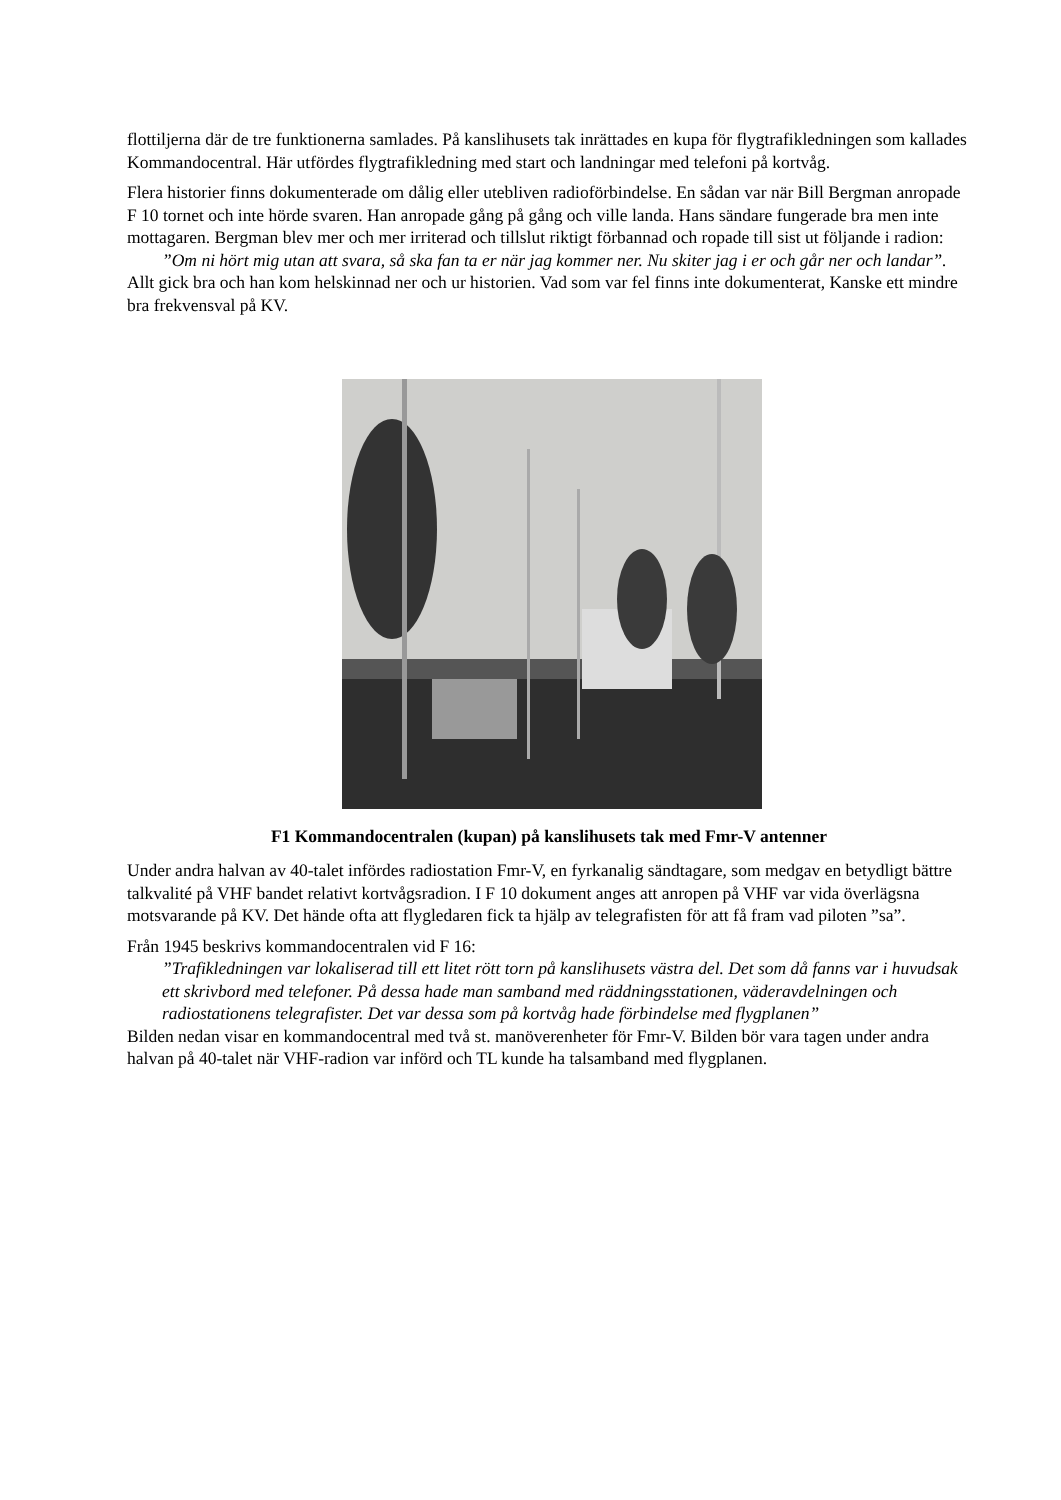flottiljerna där de tre funktionerna samlades. På kanslihusets tak inrättades en kupa för flygtrafikledningen som kallades Kommandocentral. Här utfördes flygtrafikledning med start och landningar med telefoni på kortvåg.
Flera historier finns dokumenterade om dålig eller utebliven radioförbindelse. En sådan var när Bill Bergman anropade F 10 tornet och inte hörde svaren. Han anropade gång på gång och ville landa. Hans sändare fungerade bra men inte mottagaren. Bergman blev mer och mer irriterad och tillslut riktigt förbannad och ropade till sist ut följande i radion:
”Om ni hört mig utan att svara, så ska fan ta er när jag kommer ner. Nu skiter jag i er och går ner och landar”.
Allt gick bra och han kom helskinnad ner och ur historien. Vad som var fel finns inte dokumenterat, Kanske ett mindre bra frekvensval på KV.
F1 Kommandocentralen (kupan) på kanslihusets tak med Fmr-V antenner
Under andra halvan av 40-talet infördes radiostation Fmr-V, en fyrkanalig sändtagare, som medgav en betydligt bättre talkvalité på VHF bandet relativt kortvågsradion. I F 10 dokument anges att anropen på VHF var vida överlägsna motsvarande på KV. Det hände ofta att flygledaren fick ta hjälp av telegrafisten för att få fram vad piloten ”sa”.
Från 1945 beskrivs kommandocentralen vid F 16:
”Trafikledningen var lokaliserad till ett litet rött torn på kanslihusets västra del. Det som då fanns var i huvudsak ett skrivbord med telefoner. På dessa hade man samband med räddningsstationen, väderavdelningen och radiostationens telegrafister. Det var dessa som på kortvåg hade förbindelse med flygplanen”
Bilden nedan visar en kommandocentral med två st. manöverenheter för Fmr-V. Bilden bör vara tagen under andra halvan på 40-talet när VHF-radion var införd och TL kunde ha talsamband med flygplanen.